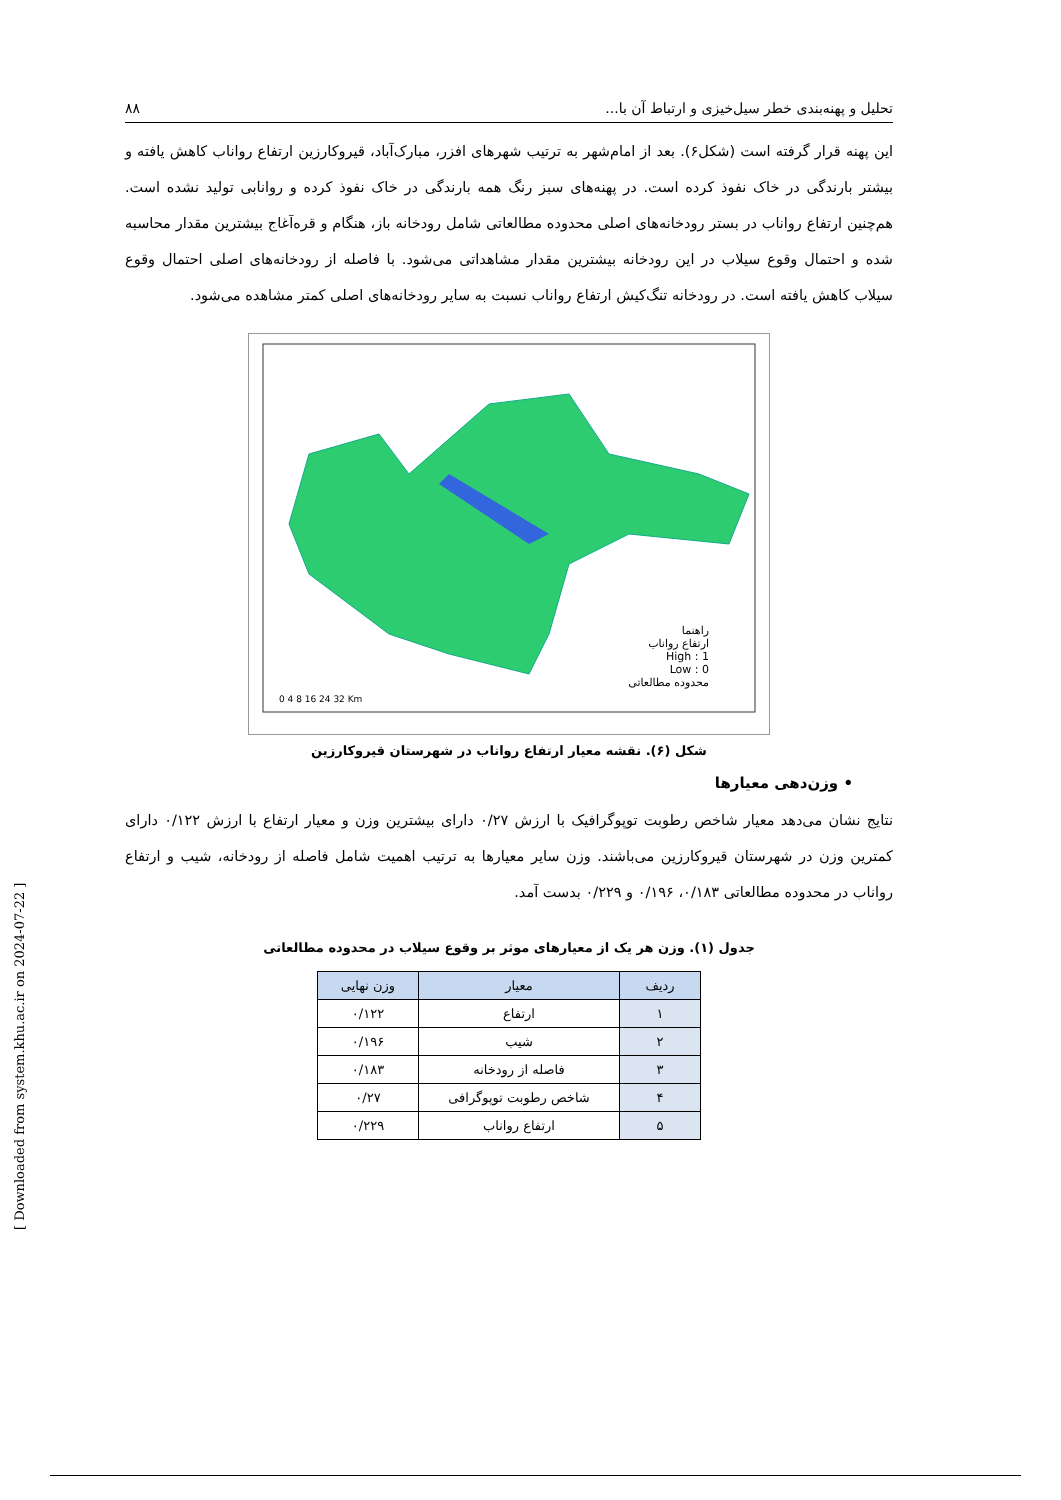تحلیل و پهنه‌بندی خطر سیل‌خیزی و ارتباط آن با... ۸۸
این پهنه قرار گرفته است (شکل۶). بعد از امام‌شهر به ترتیب شهرهای افزر، مبارک‌آباد، قیروکارزین ارتفاع رواناب کاهش یافته و بیشتر بارندگی در خاک نفوذ کرده است. در پهنه‌های سبز رنگ همه بارندگی در خاک نفوذ کرده و روانابی تولید نشده است. هم‌چنین ارتفاع رواناب در بستر رودخانه‌های اصلی محدوده مطالعاتی شامل رودخانه باز، هنگام و قره‌آغاج بیشترین مقدار محاسبه شده و احتمال وقوع سیلاب در این رودخانه بیشترین مقدار مشاهداتی می‌شود. با فاصله از رودخانه‌های اصلی احتمال وقوع سیلاب کاهش یافته است. در رودخانه تنگ‌کیش ارتفاع رواناب نسبت به سایر رودخانه‌های اصلی کمتر مشاهده می‌شود.
راهنما
ارتفاع رواناب
High : 1
Low : 0
محدوده مطالعاتی
0 4 8 16 24 32 Km
شکل (۶). نقشه معیار ارتفاع رواناب در شهرستان قیروکارزین
• وزن‌دهی معیارها
نتایج نشان می‌دهد معیار شاخص رطوبت توپوگرافیک با ارزش ۰/۲۷ دارای بیشترین وزن و معیار ارتفاع با ارزش ۰/۱۲۲ دارای کمترین وزن در شهرستان قیروکارزین می‌باشند. وزن سایر معیارها به ترتیب اهمیت شامل فاصله از رودخانه، شیب و ارتفاع رواناب در محدوده مطالعاتی ۰/۱۸۳، ۰/۱۹۶ و ۰/۲۲۹ بدست آمد.
جدول (۱). وزن هر یک از معیارهای موثر بر وقوع سیلاب در محدوده مطالعاتی
| ردیف | معیار | وزن نهایی |
| --- | --- | --- |
| ۱ | ارتفاع | ۰/۱۲۲ |
| ۲ | شیب | ۰/۱۹۶ |
| ۳ | فاصله از رودخانه | ۰/۱۸۳ |
| ۴ | شاخص رطوبت توپوگرافی | ۰/۲۷ |
| ۵ | ارتفاع رواناب | ۰/۲۲۹ |
[ Downloaded from system.khu.ac.ir on 2024-07-22 ]